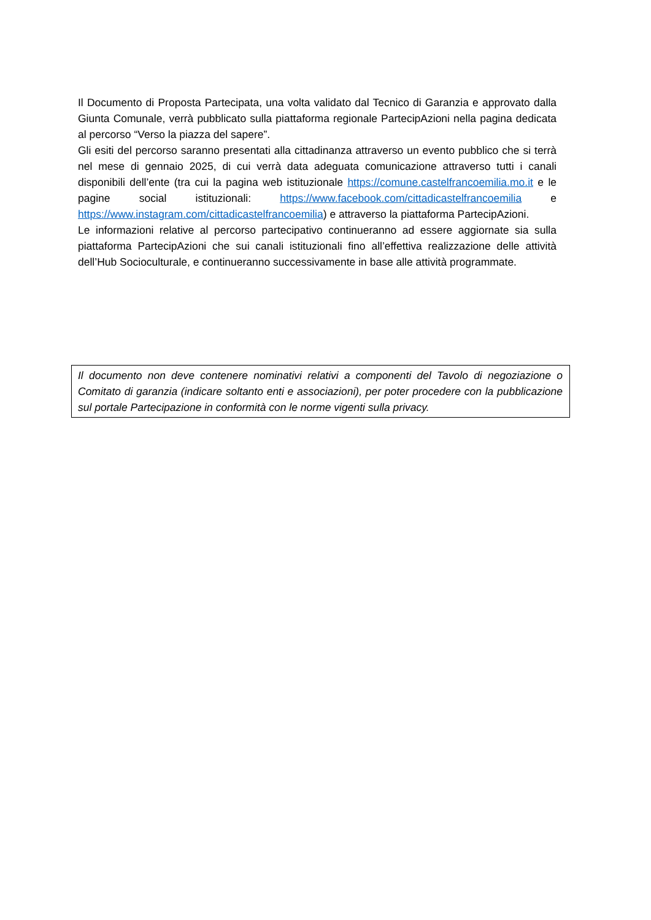Il Documento di Proposta Partecipata, una volta validato dal Tecnico di Garanzia e approvato dalla Giunta Comunale, verrà pubblicato sulla piattaforma regionale PartecipAzioni nella pagina dedicata al percorso “Verso la piazza del sapere”.
Gli esiti del percorso saranno presentati alla cittadinanza attraverso un evento pubblico che si terrà nel mese di gennaio 2025, di cui verrà data adeguata comunicazione attraverso tutti i canali disponibili dell’ente (tra cui la pagina web istituzionale https://comune.castelfrancoemilia.mo.it e le pagine social istituzionali: https://www.facebook.com/cittadicastelfrancoemilia e https://www.instagram.com/cittadicastelfrancoemilia) e attraverso la piattaforma PartecipAzioni.
Le informazioni relative al percorso partecipativo continueranno ad essere aggiornate sia sulla piattaforma PartecipAzioni che sui canali istituzionali fino all’effettiva realizzazione delle attività dell’Hub Socioculturale, e continueranno successivamente in base alle attività programmate.
Il documento non deve contenere nominativi relativi a componenti del Tavolo di negoziazione o Comitato di garanzia (indicare soltanto enti e associazioni), per poter procedere con la pubblicazione sul portale Partecipazione in conformità con le norme vigenti sulla privacy.